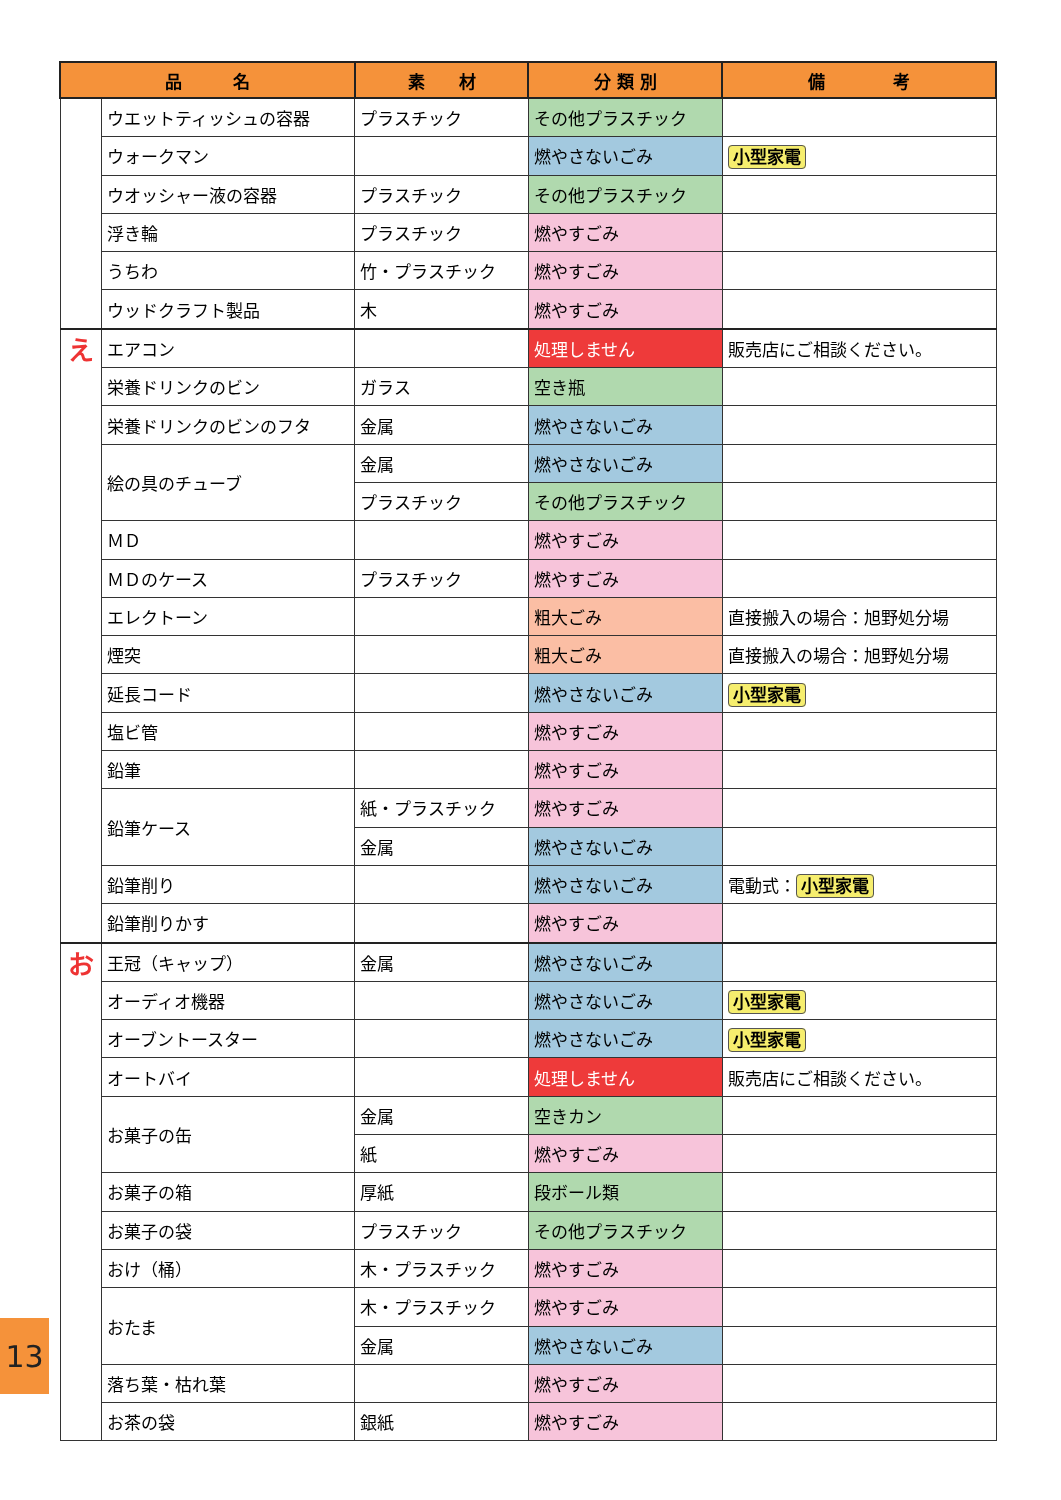| 品 名 | | 素 材 | 分 類 別 | 備 考 |
| --- | --- | --- | --- | --- |
| | ウエットティッシュの容器 | プラスチック | その他プラスチック | |
| | ウォークマン | | 燃やさないごみ | 小型家電 |
| | ウオッシャー液の容器 | プラスチック | その他プラスチック | |
| | 浮き輪 | プラスチック | 燃やすごみ | |
| | うちわ | 竹・プラスチック | 燃やすごみ | |
| | ウッドクラフト製品 | 木 | 燃やすごみ | |
| え | エアコン | | 処理しません | 販売店にご相談ください。 |
| | 栄養ドリンクのビン | ガラス | 空き瓶 | |
| | 栄養ドリンクのビンのフタ | 金属 | 燃やさないごみ | |
| | 絵の具のチューブ | 金属 | 燃やさないごみ | |
| | | プラスチック | その他プラスチック | |
| | ＭＤ | | 燃やすごみ | |
| | ＭＤのケース | プラスチック | 燃やすごみ | |
| | エレクトーン | | 粗大ごみ | 直接搬入の場合：旭野処分場 |
| | 煙突 | | 粗大ごみ | 直接搬入の場合：旭野処分場 |
| | 延長コード | | 燃やさないごみ | 小型家電 |
| | 塩ビ管 | | 燃やすごみ | |
| | 鉛筆 | | 燃やすごみ | |
| | 鉛筆ケース | 紙・プラスチック | 燃やすごみ | |
| | | 金属 | 燃やさないごみ | |
| | 鉛筆削り | | 燃やさないごみ | 電動式： 小型家電 |
| | 鉛筆削りかす | | 燃やすごみ | |
| お | 王冠（キャップ） | 金属 | 燃やさないごみ | |
| | オーディオ機器 | | 燃やさないごみ | 小型家電 |
| | オーブントースター | | 燃やさないごみ | 小型家電 |
| | オートバイ | | 処理しません | 販売店にご相談ください。 |
| | お菓子の缶 | 金属 | 空きカン | |
| | | 紙 | 燃やすごみ | |
| | お菓子の箱 | 厚紙 | 段ボール類 | |
| | お菓子の袋 | プラスチック | その他プラスチック | |
| | おけ（桶） | 木・プラスチック | 燃やすごみ | |
| | おたま | 木・プラスチック | 燃やすごみ | |
| | | 金属 | 燃やさないごみ | |
| | 落ち葉・枯れ葉 | | 燃やすごみ | |
| | お茶の袋 | 銀紙 | 燃やすごみ | |
13